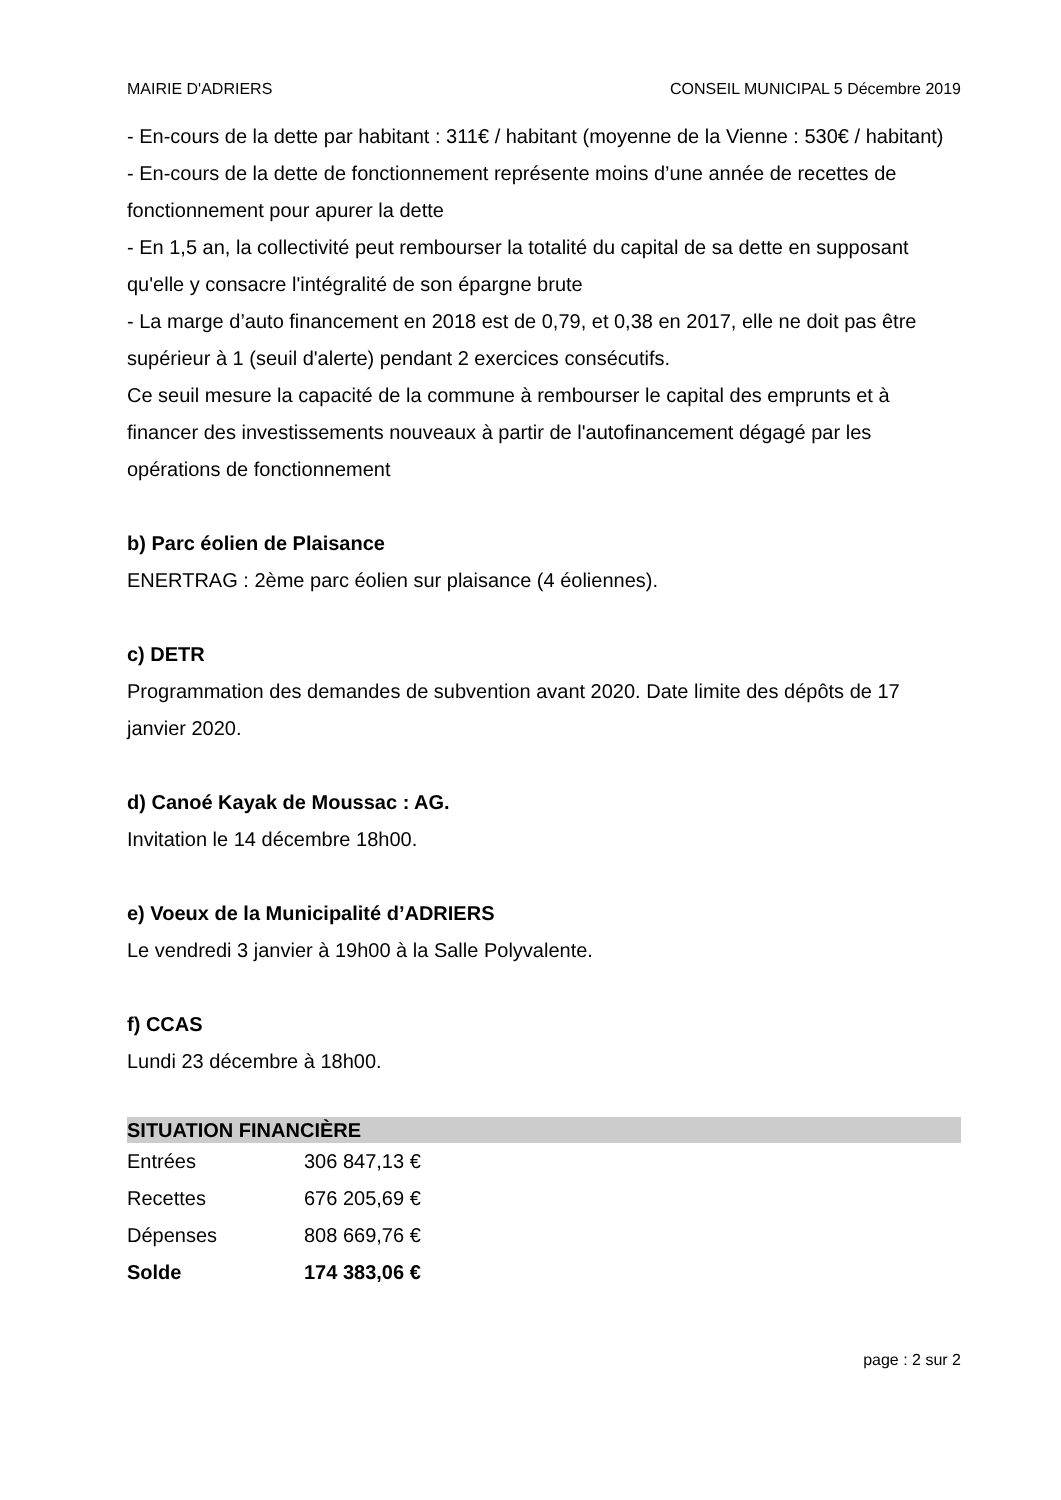MAIRIE D'ADRIERS CONSEIL MUNICIPAL 5 Décembre 2019
- En-cours de la dette par habitant : 311€ / habitant (moyenne de la Vienne : 530€ / habitant)
- En-cours de la dette de fonctionnement représente moins d’une année de recettes de fonctionnement pour apurer la dette
- En 1,5 an, la collectivité peut rembourser la totalité du capital de sa dette en supposant qu'elle y consacre l'intégralité de son épargne brute
- La marge d’auto financement en 2018 est de 0,79, et 0,38 en 2017, elle ne doit pas être supérieur à 1 (seuil d'alerte) pendant 2 exercices consécutifs.
Ce seuil mesure la capacité de la commune à rembourser le capital des emprunts et à financer des investissements nouveaux à partir de l'autofinancement dégagé par les opérations de fonctionnement
b) Parc éolien de Plaisance
ENERTRAG : 2ème parc éolien sur plaisance (4 éoliennes).
c) DETR
Programmation des demandes de subvention avant 2020. Date limite des dépôts de 17 janvier 2020.
d) Canoé Kayak de Moussac : AG.
Invitation le 14 décembre 18h00.
e) Voeux de la Municipalité d’ADRIERS
Le vendredi 3 janvier à 19h00 à la Salle Polyvalente.
f) CCAS
Lundi 23 décembre à 18h00.
SITUATION FINANCIÈRE
| Entrées | 306 847,13 € |
| Recettes | 676 205,69 € |
| Dépenses | 808 669,76 € |
| Solde | 174 383,06 € |
page : 2 sur 2